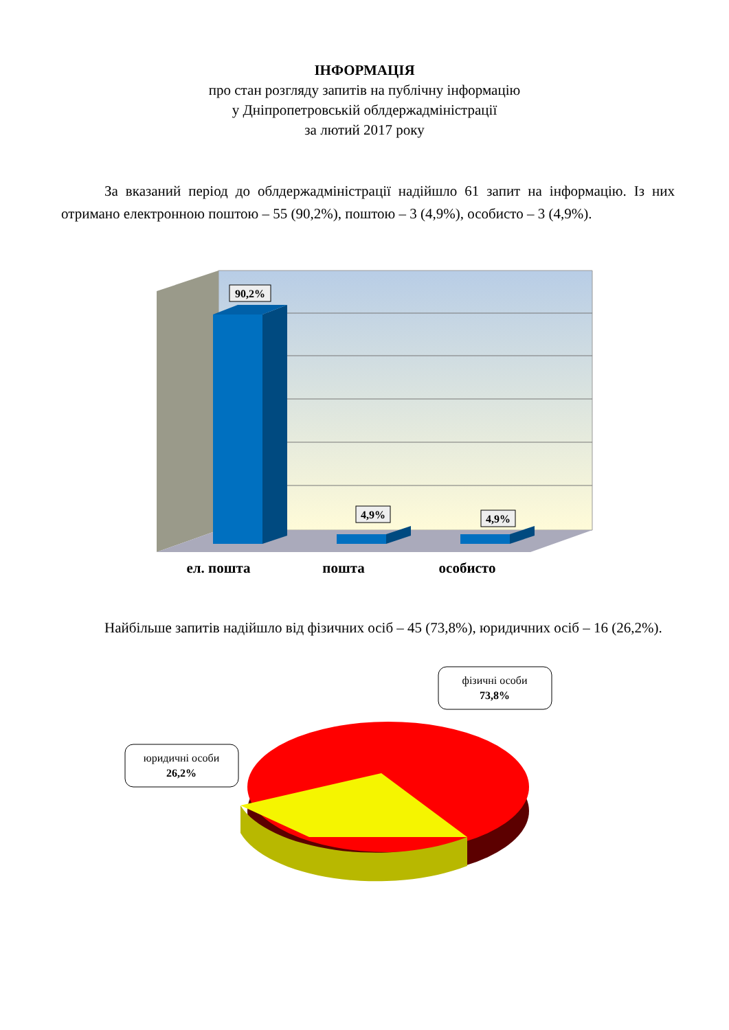ІНФОРМАЦІЯ
про стан розгляду запитів на публічну інформацію
у Дніпропетровській облдержадміністрації
за лютий 2017 року
За вказаний період до облдержадміністрації надійшло 61 запит на інформацію. Із них отримано електронною поштою – 55 (90,2%), поштою – 3 (4,9%), особисто – 3 (4,9%).
90,2%
4,9%
4,9%
ел. пошта
пошта
особисто
Найбільше запитів надійшло від фізичних осіб – 45 (73,8%), юридичних осіб – 16 (26,2%).
фізичні особи
73,8%
юридичні особи
26,2%